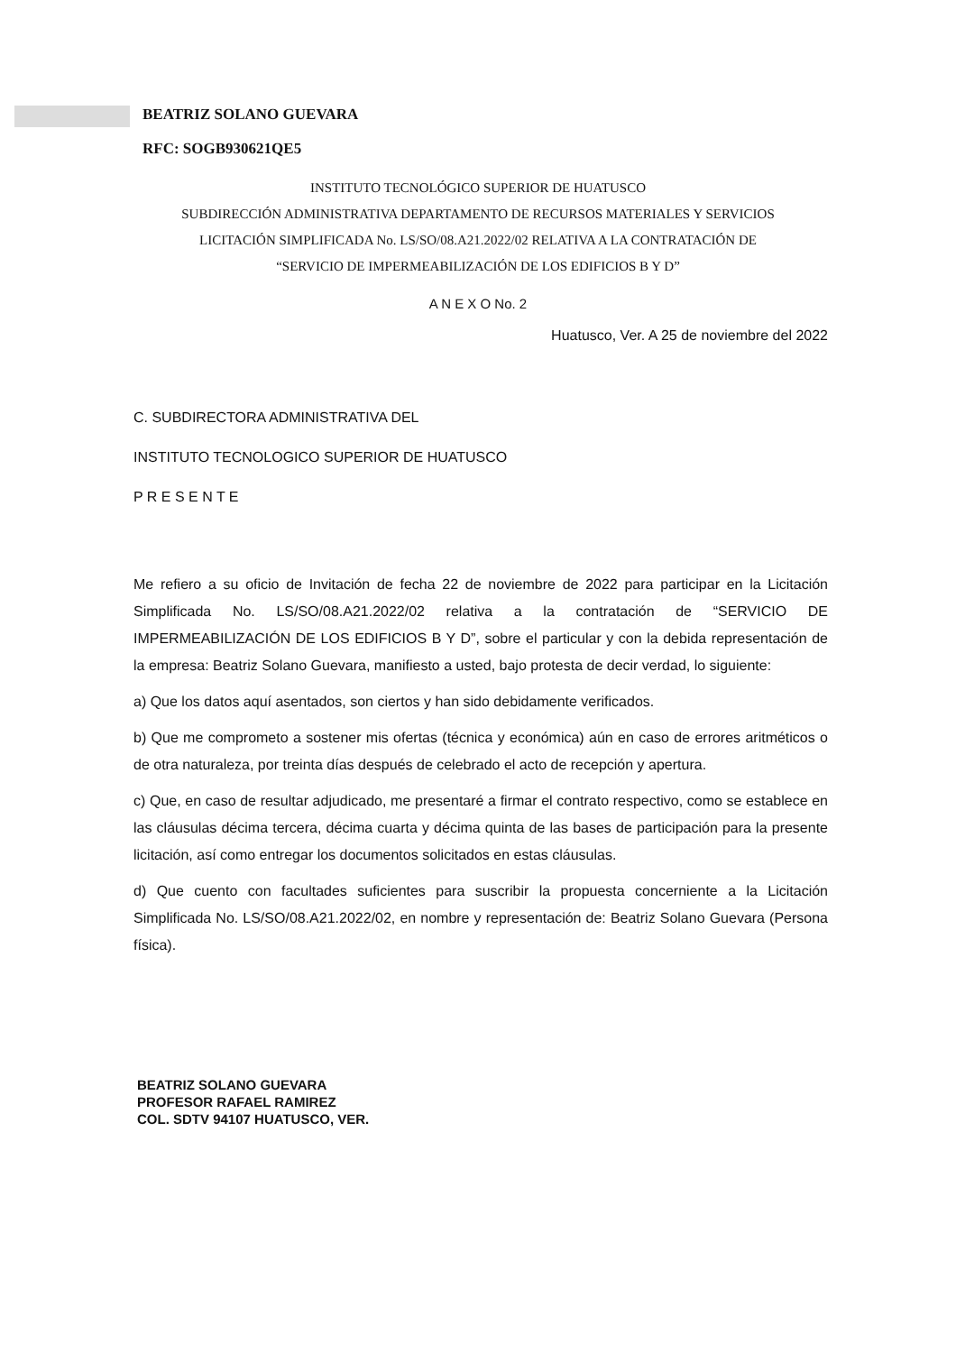BEATRIZ SOLANO GUEVARA
RFC: SOGB930621QE5
INSTITUTO TECNOLÓGICO SUPERIOR DE HUATUSCO
SUBDIRECCIÓN ADMINISTRATIVA DEPARTAMENTO DE RECURSOS MATERIALES Y SERVICIOS
LICITACIÓN SIMPLIFICADA No. LS/SO/08.A21.2022/02 RELATIVA A LA CONTRATACIÓN DE
“SERVICIO DE IMPERMEABILIZACIÓN DE LOS EDIFICIOS B Y D”
A N E X O No. 2
Huatusco, Ver. A 25 de noviembre del 2022
C. SUBDIRECTORA ADMINISTRATIVA DEL
INSTITUTO TECNOLOGICO SUPERIOR DE HUATUSCO
P R E S E N T E
Me refiero a su oficio de Invitación de fecha 22 de noviembre de 2022 para participar en la Licitación Simplificada No. LS/SO/08.A21.2022/02 relativa a la contratación de “SERVICIO DE IMPERMEABILIZACIÓN DE LOS EDIFICIOS B Y D”, sobre el particular y con la debida representación de la empresa: Beatriz Solano Guevara, manifiesto a usted, bajo protesta de decir verdad, lo siguiente:
a) Que los datos aquí asentados, son ciertos y han sido debidamente verificados.
b) Que me comprometo a sostener mis ofertas (técnica y económica) aún en caso de errores aritméticos o de otra naturaleza, por treinta días después de celebrado el acto de recepción y apertura.
c) Que, en caso de resultar adjudicado, me presentaré a firmar el contrato respectivo, como se establece en las cláusulas décima tercera, décima cuarta y décima quinta de las bases de participación para la presente licitación, así como entregar los documentos solicitados en estas cláusulas.
d) Que cuento con facultades suficientes para suscribir la propuesta concerniente a la Licitación Simplificada No. LS/SO/08.A21.2022/02, en nombre y representación de: Beatriz Solano Guevara (Persona física).
BEATRIZ SOLANO GUEVARA
PROFESOR RAFAEL RAMIREZ
COL. SDTV 94107 HUATUSCO, VER.